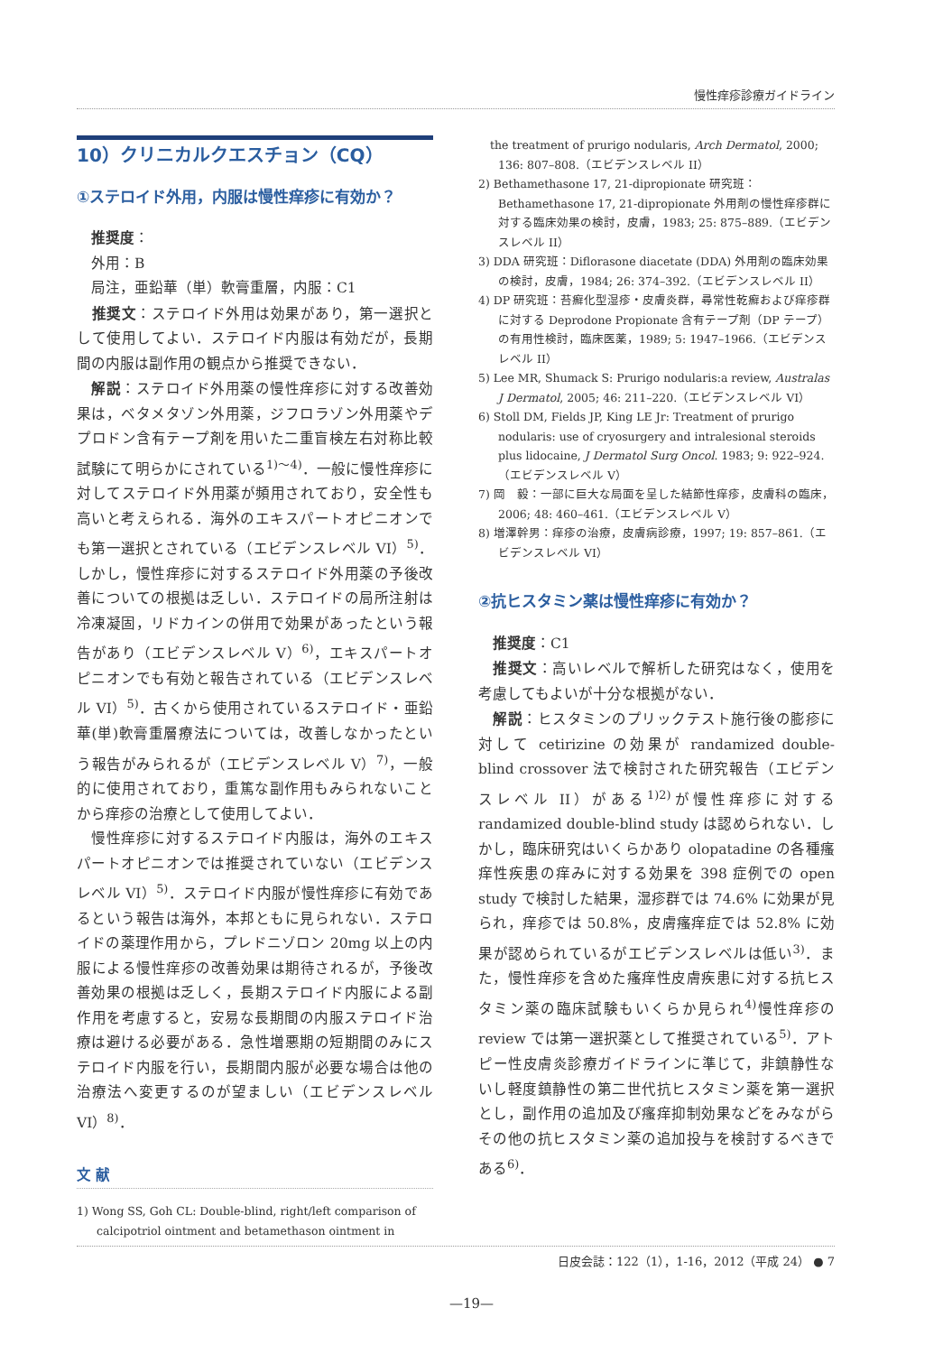慢性痒疹診療ガイドライン
10）クリニカルクエスチョン（CQ）
①ステロイド外用，内服は慢性痒疹に有効か？
　推奨度：
　外用：B
　局注，亜鉛華（単）軟膏重層，内服：C1
　推奨文：ステロイド外用は効果があり，第一選択として使用してよい．ステロイド内服は有効だが，長期間の内服は副作用の観点から推奨できない．
　解説：ステロイド外用薬の慢性痒疹に対する改善効果は，ベタメタゾン外用薬，ジフロラゾン外用薬やデプロドン含有テープ剤を用いた二重盲検左右対称比較試験にて明らかにされている<sup>1)～4)</sup>．一般に慢性痒疹に対してステロイド外用薬が頻用されており，安全性も高いと考えられる．海外のエキスパートオピニオンでも第一選択とされている（エビデンスレベル VI）<sup>5)</sup>．しかし，慢性痒疹に対するステロイド外用薬の予後改善についての根拠は乏しい．ステロイドの局所注射は冷凍凝固，リドカインの併用で効果があったという報告があり（エビデンスレベル V）<sup>6)</sup>，エキスパートオピニオンでも有効と報告されている（エビデンスレベル VI）<sup>5)</sup>．古くから使用されているステロイド・亜鉛華(単)軟膏重層療法については，改善しなかったという報告がみられるが（エビデンスレベル V）<sup>7)</sup>，一般的に使用されており，重篤な副作用もみられないことから痒疹の治療として使用してよい．
　慢性痒疹に対するステロイド内服は，海外のエキスパートオピニオンでは推奨されていない（エビデンスレベル VI）<sup>5)</sup>．ステロイド内服が慢性痒疹に有効であるという報告は海外，本邦ともに見られない．ステロイドの薬理作用から，プレドニゾロン 20mg 以上の内服による慢性痒疹の改善効果は期待されるが，予後改善効果の根拠は乏しく，長期ステロイド内服による副作用を考慮すると，安易な長期間の内服ステロイド治療は避ける必要がある．急性増悪期の短期間のみにステロイド内服を行い，長期間内服が必要な場合は他の治療法へ変更するのが望ましい（エビデンスレベル VI）<sup>8)</sup>．
文 献
1) Wong SS, Goh CL: Double-blind, right/left comparison of calcipotriol ointment and betamethason ointment in
　the treatment of prurigo nodularis, Arch Dermatol, 2000; 136: 807–808.（エビデンスレベル II）
2) Bethamethasone 17, 21-dipropionate 研究班：Bethamethasone 17, 21-dipropionate 外用剤の慢性痒疹群に対する臨床効果の検討，皮膚，1983; 25: 875–889.（エビデンスレベル II）
3) DDA 研究班：Diflorasone diacetate (DDA) 外用剤の臨床効果の検討，皮膚，1984; 26: 374–392.（エビデンスレベル II）
4) DP 研究班：苔癬化型湿疹・皮膚炎群，尋常性乾癬および痒疹群に対する Deprodone Propionate 含有テープ剤（DP テープ）の有用性検討，臨床医薬，1989; 5: 1947–1966.（エビデンスレベル II）
5) Lee MR, Shumack S: Prurigo nodularis:a review, Australas J Dermatol, 2005; 46: 211–220.（エビデンスレベル VI）
6) Stoll DM, Fields JP, King LE Jr: Treatment of prurigo nodularis: use of cryosurgery and intralesional steroids plus lidocaine, J Dermatol Surg Oncol. 1983; 9: 922–924.（エビデンスレベル V）
7) 岡　毅：一部に巨大な局面を呈した結節性痒疹，皮膚科の臨床，2006; 48: 460–461.（エビデンスレベル V）
8) 増澤幹男：痒疹の治療，皮膚病診療，1997; 19: 857–861.（エビデンスレベル VI）
②抗ヒスタミン薬は慢性痒疹に有効か？
　推奨度：C1
　推奨文：高いレベルで解析した研究はなく，使用を考慮してもよいが十分な根拠がない．
　解説：ヒスタミンのプリックテスト施行後の膨疹に対して cetirizine の効果が randamized double-blind crossover 法で検討された研究報告（エビデンスレベル II）がある<sup>1)2)</sup>が慢性痒疹に対する randamized double-blind study は認められない．しかし，臨床研究はいくらかあり olopatadine の各種瘙痒性疾患の痒みに対する効果を 398 症例での open study で検討した結果，湿疹群では 74.6% に効果が見られ，痒疹では 50.8%，皮膚瘙痒症では 52.8% に効果が認められているがエビデンスレベルは低い<sup>3)</sup>．また，慢性痒疹を含めた瘙痒性皮膚疾患に対する抗ヒスタミン薬の臨床試験もいくらか見られ<sup>4)</sup>慢性痒疹の review では第一選択薬として推奨されている<sup>5)</sup>．アトピー性皮膚炎診療ガイドラインに準じて，非鎮静性ないし軽度鎮静性の第二世代抗ヒスタミン薬を第一選択とし，副作用の追加及び瘙痒抑制効果などをみながらその他の抗ヒスタミン薬の追加投与を検討するべきである<sup>6)</sup>．
日皮会誌：122（1），1-16，2012（平成 24） ● 7
—19—